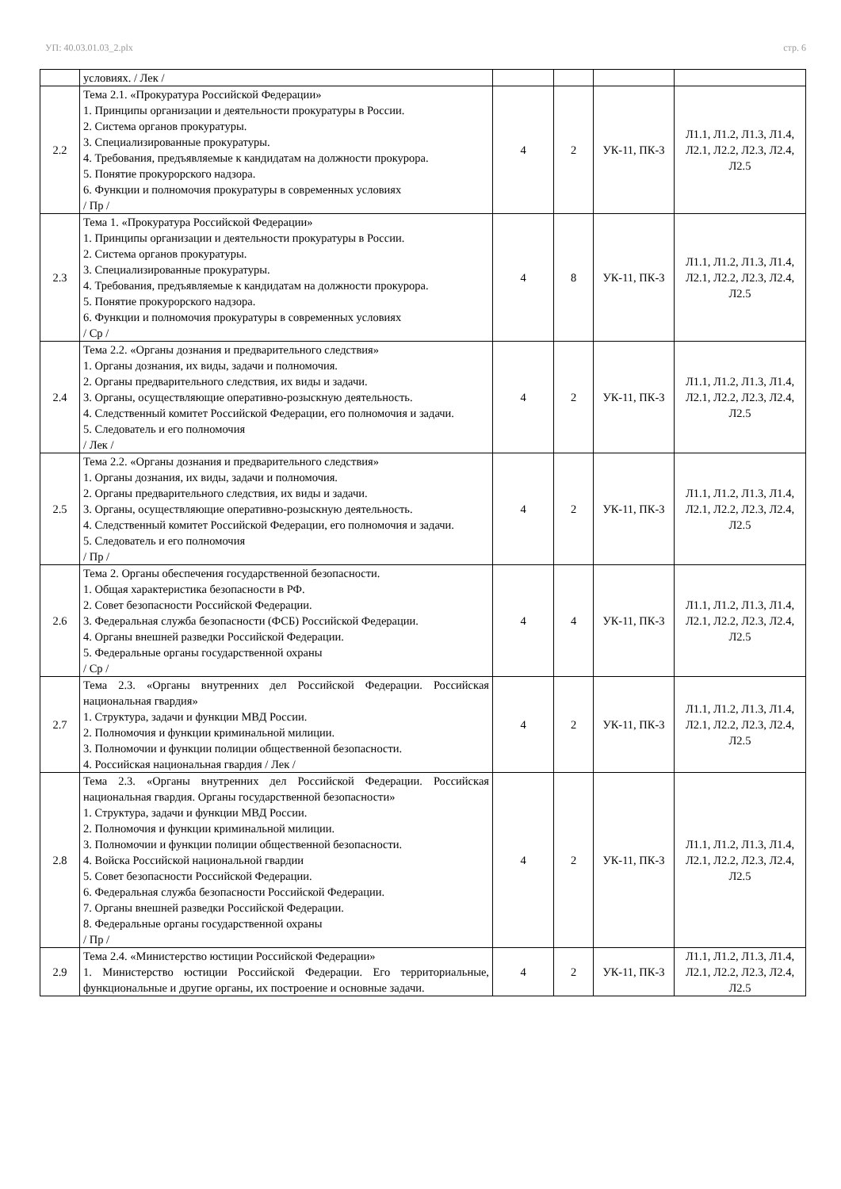УП: 40.03.01.03_2.plx стр. 6
| | условиях. / Лек / | | | | |
| 2.2 | Тема 2.1. «Прокуратура Российской Федерации» 1. Принципы организации и деятельности прокуратуры в России. 2. Система органов прокуратуры. 3. Специализированные прокуратуры. 4. Требования, предъявляемые к кандидатам на должности прокурора. 5. Понятие прокурорского надзора. 6. Функции и полномочия прокуратуры в современных условиях / Пр / | 4 | 2 | УК-11, ПК-3 | Л1.1, Л1.2, Л1.3, Л1.4, Л2.1, Л2.2, Л2.3, Л2.4, Л2.5 |
| 2.3 | Тема 1. «Прокуратура Российской Федерации» 1. Принципы организации и деятельности прокуратуры в России. 2. Система органов прокуратуры. 3. Специализированные прокуратуры. 4. Требования, предъявляемые к кандидатам на должности прокурора. 5. Понятие прокурорского надзора. 6. Функции и полномочия прокуратуры в современных условиях / Ср / | 4 | 8 | УК-11, ПК-3 | Л1.1, Л1.2, Л1.3, Л1.4, Л2.1, Л2.2, Л2.3, Л2.4, Л2.5 |
| 2.4 | Тема 2.2. «Органы дознания и предварительного следствия» 1. Органы дознания, их виды, задачи и полномочия. 2. Органы предварительного следствия, их виды и задачи. 3. Органы, осуществляющие оперативно-розыскную деятельность. 4. Следственный комитет Российской Федерации, его полномочия и задачи. 5. Следователь и его полномочия / Лек / | 4 | 2 | УК-11, ПК-3 | Л1.1, Л1.2, Л1.3, Л1.4, Л2.1, Л2.2, Л2.3, Л2.4, Л2.5 |
| 2.5 | Тема 2.2. «Органы дознания и предварительного следствия» 1. Органы дознания, их виды, задачи и полномочия. 2. Органы предварительного следствия, их виды и задачи. 3. Органы, осуществляющие оперативно-розыскную деятельность. 4. Следственный комитет Российской Федерации, его полномочия и задачи. 5. Следователь и его полномочия / Пр / | 4 | 2 | УК-11, ПК-3 | Л1.1, Л1.2, Л1.3, Л1.4, Л2.1, Л2.2, Л2.3, Л2.4, Л2.5 |
| 2.6 | Тема 2. Органы обеспечения государственной безопасности. 1. Общая характеристика безопасности в РФ. 2. Совет безопасности Российской Федерации. 3. Федеральная служба безопасности (ФСБ) Российской Федерации. 4. Органы внешней разведки Российской Федерации. 5. Федеральные органы государственной охраны / Ср / | 4 | 4 | УК-11, ПК-3 | Л1.1, Л1.2, Л1.3, Л1.4, Л2.1, Л2.2, Л2.3, Л2.4, Л2.5 |
| 2.7 | Тема 2.3. «Органы внутренних дел Российской Федерации. Российская национальная гвардия» 1. Структура, задачи и функции МВД России. 2. Полномочия и функции криминальной милиции. 3. Полномочии и функции полиции общественной безопасности. 4. Российская национальная гвардия / Лек / | 4 | 2 | УК-11, ПК-3 | Л1.1, Л1.2, Л1.3, Л1.4, Л2.1, Л2.2, Л2.3, Л2.4, Л2.5 |
| 2.8 | Тема 2.3. «Органы внутренних дел Российской Федерации. Российская национальная гвардия. Органы государственной безопасности» 1. Структура, задачи и функции МВД России. 2. Полномочия и функции криминальной милиции. 3. Полномочии и функции полиции общественной безопасности. 4. Войска Российской национальной гвардии 5. Совет безопасности Российской Федерации. 6. Федеральная служба безопасности Российской Федерации. 7. Органы внешней разведки Российской Федерации. 8. Федеральные органы государственной охраны / Пр / | 4 | 2 | УК-11, ПК-3 | Л1.1, Л1.2, Л1.3, Л1.4, Л2.1, Л2.2, Л2.3, Л2.4, Л2.5 |
| 2.9 | Тема 2.4. «Министерство юстиции Российской Федерации» 1. Министерство юстиции Российской Федерации. Его территориальные, функциональные и другие органы, их построение и основные задачи. | 4 | 2 | УК-11, ПК-3 | Л1.1, Л1.2, Л1.3, Л1.4, Л2.1, Л2.2, Л2.3, Л2.4, Л2.5 |